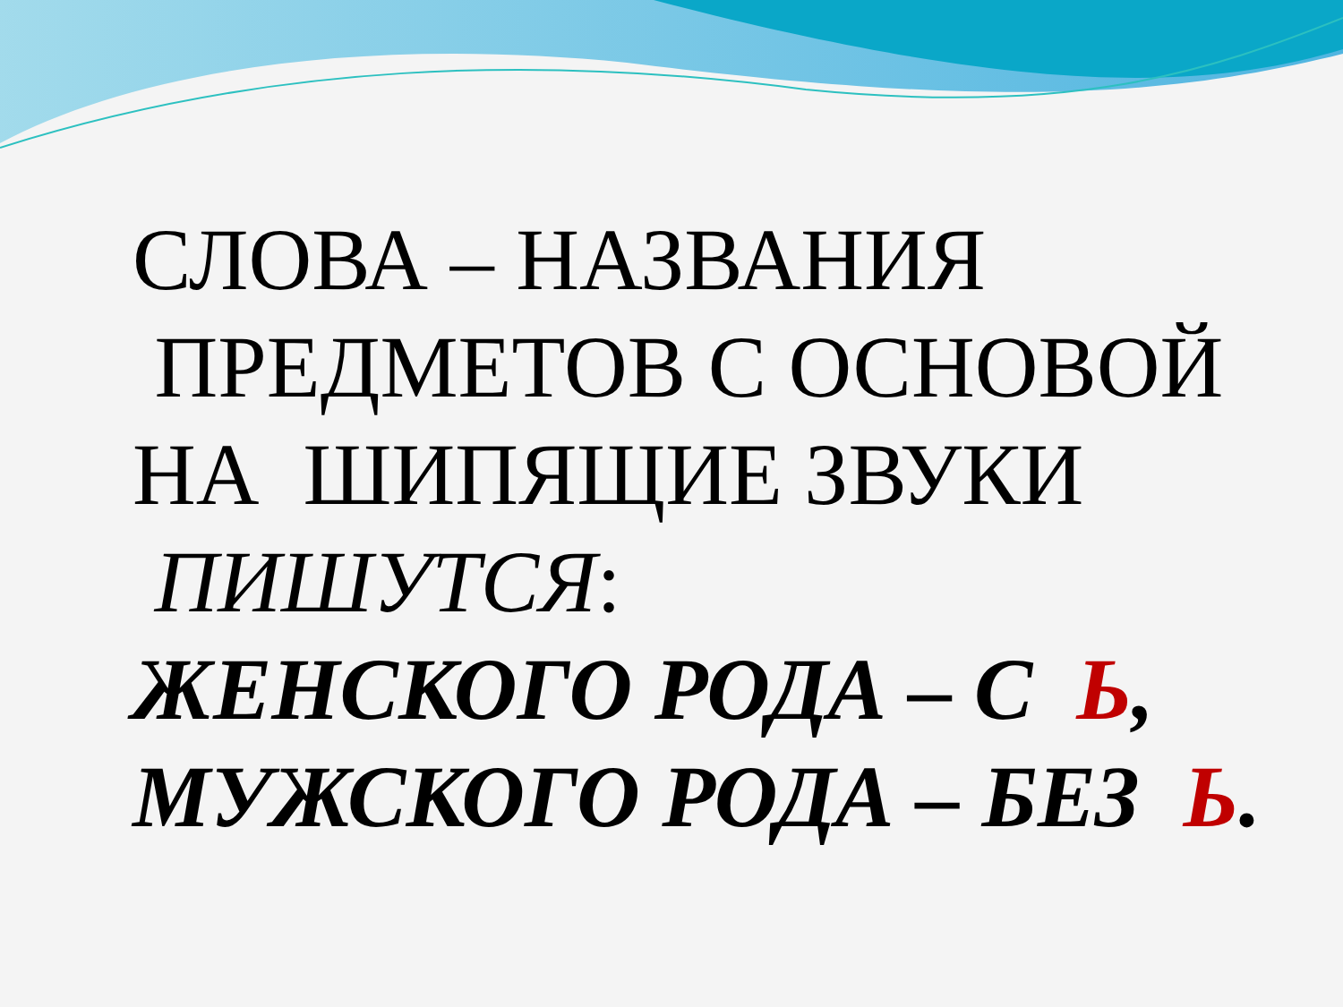СЛОВА – НАЗВАНИЯ
ПРЕДМЕТОВ С ОСНОВОЙ
НА ШИПЯЩИЕ ЗВУКИ
ПИШУТСЯ:
ЖЕНСКОГО РОДА – С Ь,
МУЖСКОГО РОДА – БЕЗ Ь.